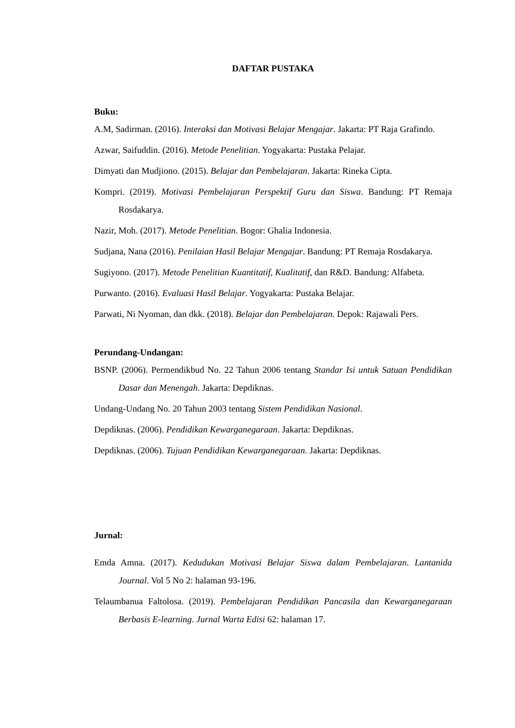DAFTAR PUSTAKA
Buku:
A.M, Sadirman. (2016). Interaksi dan Motivasi Belajar Mengajar. Jakarta: PT Raja Grafindo.
Azwar, Saifuddin. (2016). Metode Penelitian. Yogyakarta: Pustaka Pelajar.
Dimyati dan Mudjiono. (2015). Belajar dan Pembelajaran. Jakarta: Rineka Cipta.
Kompri. (2019). Motivasi Pembelajaran Perspektif Guru dan Siswa. Bandung: PT Remaja Rosdakarya.
Nazir, Moh. (2017). Metode Penelitian. Bogor: Ghalia Indonesia.
Sudjana, Nana (2016). Penilaian Hasil Belajar Mengajar. Bandung: PT Remaja Rosdakarya.
Sugiyono. (2017). Metode Penelitian Kuantitatif, Kualitatif, dan R&D. Bandung: Alfabeta.
Purwanto. (2016). Evaluasi Hasil Belajar. Yogyakarta: Pustaka Belajar.
Parwati, Ni Nyoman, dan dkk. (2018). Belajar dan Pembelajaran. Depok: Rajawali Pers.
Perundang-Undangan:
BSNP. (2006). Permendikbud No. 22 Tahun 2006 tentang Standar Isi untuk Satuan Pendidikan Dasar dan Menengah. Jakarta: Depdiknas.
Undang-Undang No. 20 Tahun 2003 tentang Sistem Pendidikan Nasional.
Depdiknas. (2006). Pendidikan Kewarganegaraan. Jakarta: Depdiknas.
Depdiknas. (2006). Tujuan Pendidikan Kewarganegaraan. Jakarta: Depdiknas.
Jurnal:
Emda Amna. (2017). Kedudukan Motivasi Belajar Siswa dalam Pembelajaran. Lantanida Journal. Vol 5 No 2: halaman 93-196.
Telaumbanua Faltolosa. (2019). Pembelajaran Pendidikan Pancasila dan Kewarganegaraan Berbasis E-learning. Jurnal Warta Edisi 62: halaman 17.